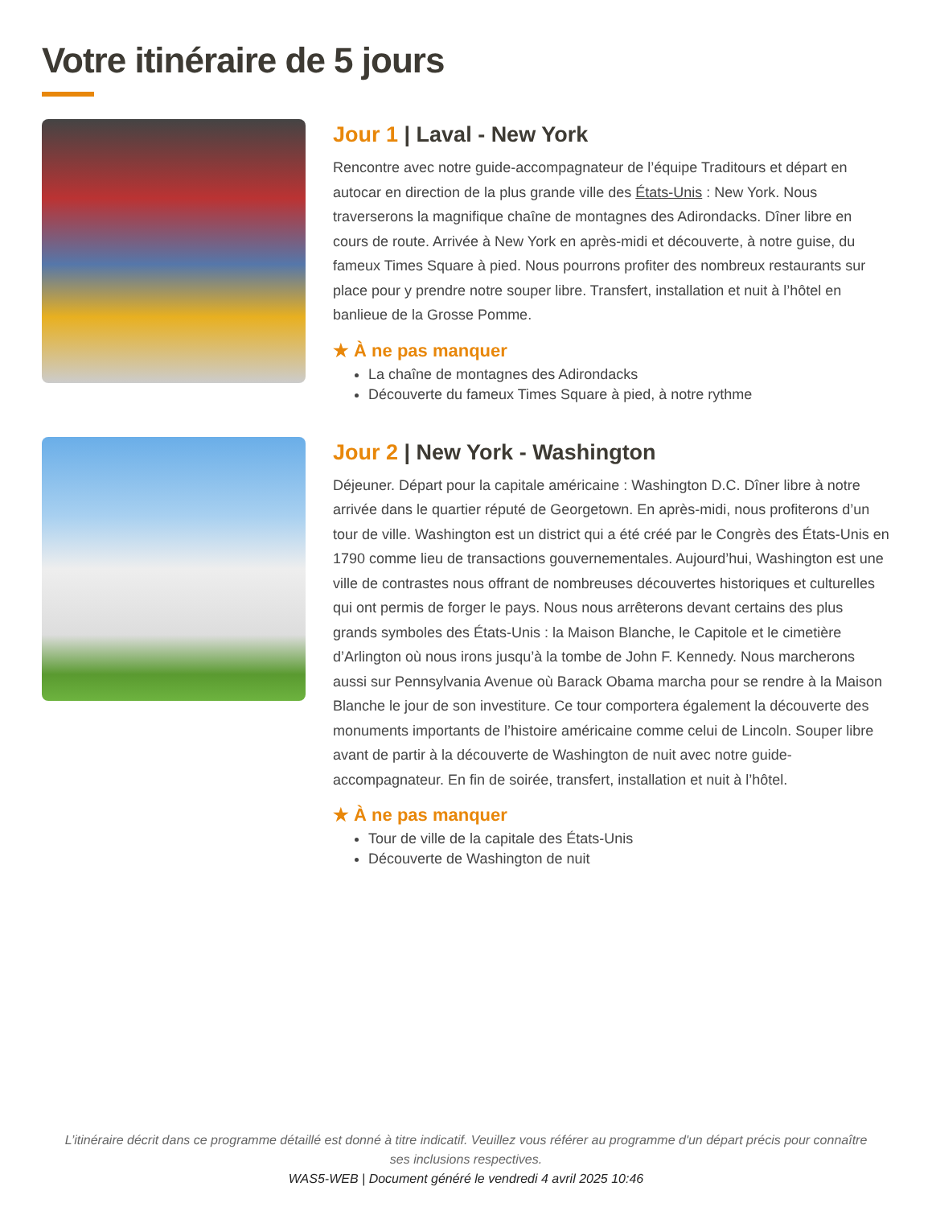Votre itinéraire de 5 jours
Jour 1 | Laval - New York
Rencontre avec notre guide-accompagnateur de l’équipe Traditours et départ en autocar en direction de la plus grande ville des États-Unis : New York. Nous traverserons la magnifique chaîne de montagnes des Adirondacks. Dîner libre en cours de route. Arrivée à New York en après-midi et découverte, à notre guise, du fameux Times Square à pied. Nous pourrons profiter des nombreux restaurants sur place pour y prendre notre souper libre. Transfert, installation et nuit à l’hôtel en banlieue de la Grosse Pomme.
★ À ne pas manquer
La chaîne de montagnes des Adirondacks
Découverte du fameux Times Square à pied, à notre rythme
Jour 2 | New York - Washington
Déjeuner. Départ pour la capitale américaine : Washington D.C. Dîner libre à notre arrivée dans le quartier réputé de Georgetown. En après-midi, nous profiterons d’un tour de ville. Washington est un district qui a été créé par le Congrès des États-Unis en 1790 comme lieu de transactions gouvernementales. Aujourd’hui, Washington est une ville de contrastes nous offrant de nombreuses découvertes historiques et culturelles qui ont permis de forger le pays. Nous nous arrêterons devant certains des plus grands symboles des États-Unis : la Maison Blanche, le Capitole et le cimetière d’Arlington où nous irons jusqu’à la tombe de John F. Kennedy. Nous marcherons aussi sur Pennsylvania Avenue où Barack Obama marcha pour se rendre à la Maison Blanche le jour de son investiture. Ce tour comportera également la découverte des monuments importants de l’histoire américaine comme celui de Lincoln. Souper libre avant de partir à la découverte de Washington de nuit avec notre guide-accompagnateur. En fin de soirée, transfert, installation et nuit à l’hôtel.
★ À ne pas manquer
Tour de ville de la capitale des États-Unis
Découverte de Washington de nuit
L’itinéraire décrit dans ce programme détaillé est donné à titre indicatif. Veuillez vous référer au programme d'un départ précis pour connaître ses inclusions respectives.
WAS5-WEB | Document généré le vendredi 4 avril 2025 10:46